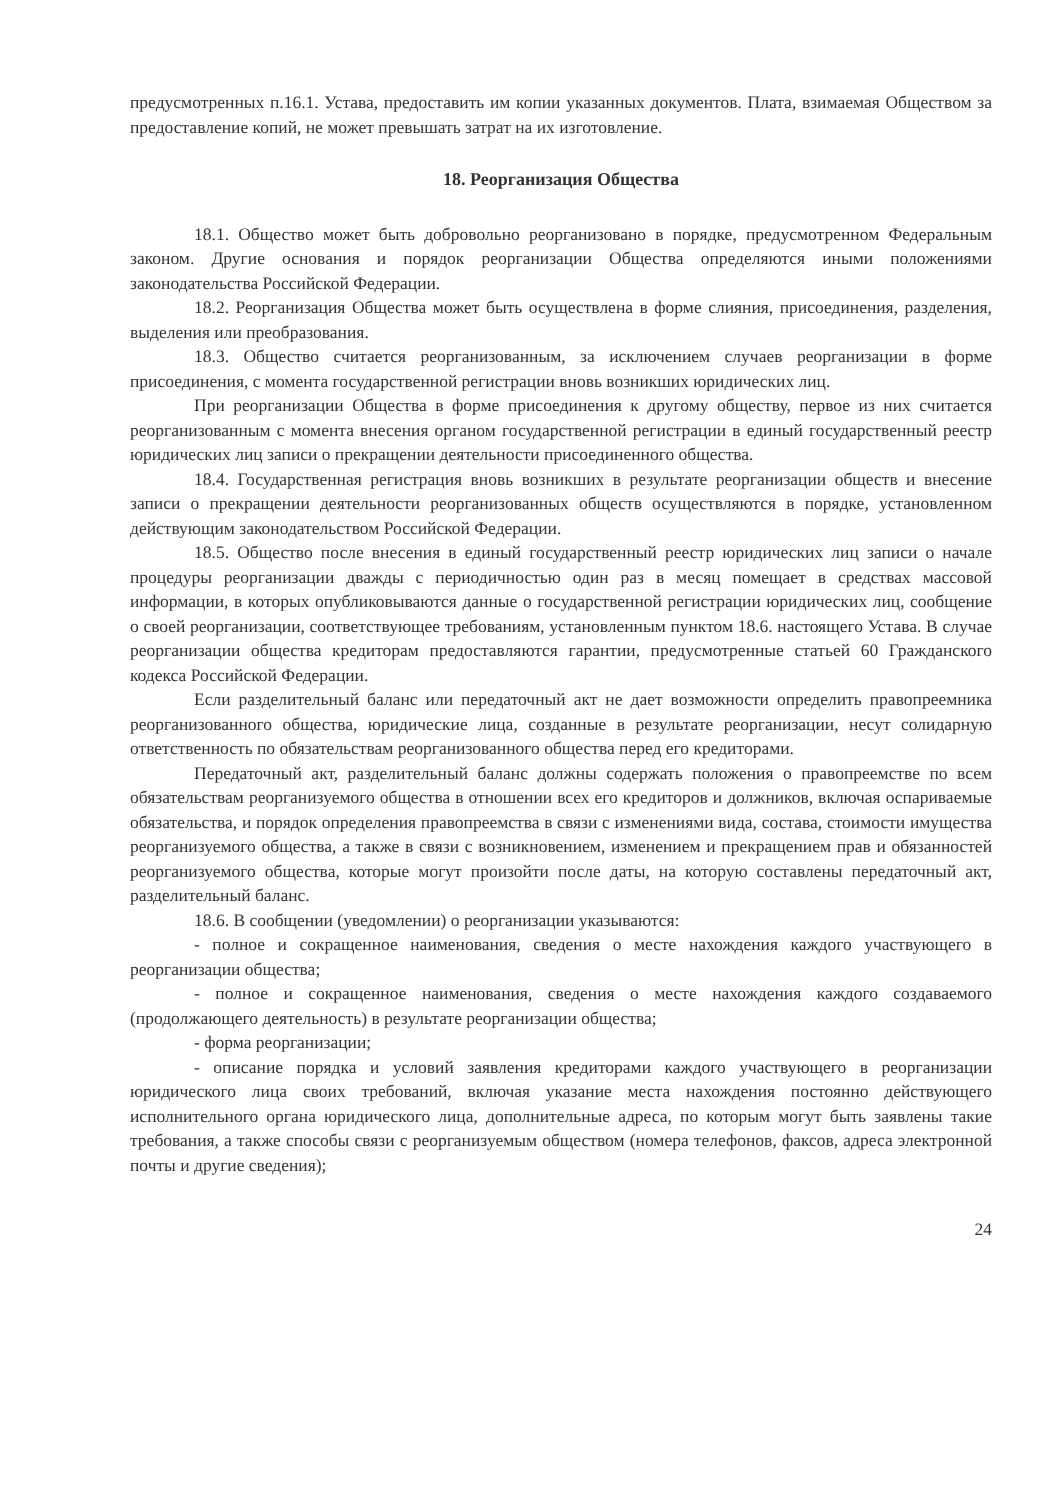предусмотренных п.16.1. Устава, предоставить им копии указанных документов. Плата, взимаемая Обществом за предоставление копий, не может превышать затрат на их изготовление.
18. Реорганизация Общества
18.1. Общество может быть добровольно реорганизовано в порядке, предусмотренном Федеральным законом. Другие основания и порядок реорганизации Общества определяются иными положениями законодательства Российской Федерации.
18.2. Реорганизация Общества может быть осуществлена в форме слияния, присоединения, разделения, выделения или преобразования.
18.3. Общество считается реорганизованным, за исключением случаев реорганизации в форме присоединения, с момента государственной регистрации вновь возникших юридических лиц.
При реорганизации Общества в форме присоединения к другому обществу, первое из них считается реорганизованным с момента внесения органом государственной регистрации в единый государственный реестр юридических лиц записи о прекращении деятельности присоединенного общества.
18.4. Государственная регистрация вновь возникших в результате реорганизации обществ и внесение записи о прекращении деятельности реорганизованных обществ осуществляются в порядке, установленном действующим законодательством Российской Федерации.
18.5. Общество после внесения в единый государственный реестр юридических лиц записи о начале процедуры реорганизации дважды с периодичностью один раз в месяц помещает в средствах массовой информации, в которых опубликовываются данные о государственной регистрации юридических лиц, сообщение о своей реорганизации, соответствующее требованиям, установленным пунктом 18.6. настоящего Устава. В случае реорганизации общества кредиторам предоставляются гарантии, предусмотренные статьей 60 Гражданского кодекса Российской Федерации.
Если разделительный баланс или передаточный акт не дает возможности определить правопреемника реорганизованного общества, юридические лица, созданные в результате реорганизации, несут солидарную ответственность по обязательствам реорганизованного общества перед его кредиторами.
Передаточный акт, разделительный баланс должны содержать положения о правопреемстве по всем обязательствам реорганизуемого общества в отношении всех его кредиторов и должников, включая оспариваемые обязательства, и порядок определения правопреемства в связи с изменениями вида, состава, стоимости имущества реорганизуемого общества, а также в связи с возникновением, изменением и прекращением прав и обязанностей реорганизуемого общества, которые могут произойти после даты, на которую составлены передаточный акт, разделительный баланс.
18.6. В сообщении (уведомлении) о реорганизации указываются:
- полное и сокращенное наименования, сведения о месте нахождения каждого участвующего в реорганизации общества;
- полное и сокращенное наименования, сведения о месте нахождения каждого создаваемого (продолжающего деятельность) в результате реорганизации общества;
- форма реорганизации;
- описание порядка и условий заявления кредиторами каждого участвующего в реорганизации юридического лица своих требований, включая указание места нахождения постоянно действующего исполнительного органа юридического лица, дополнительные адреса, по которым могут быть заявлены такие требования, а также способы связи с реорганизуемым обществом (номера телефонов, факсов, адреса электронной почты и другие сведения);
24